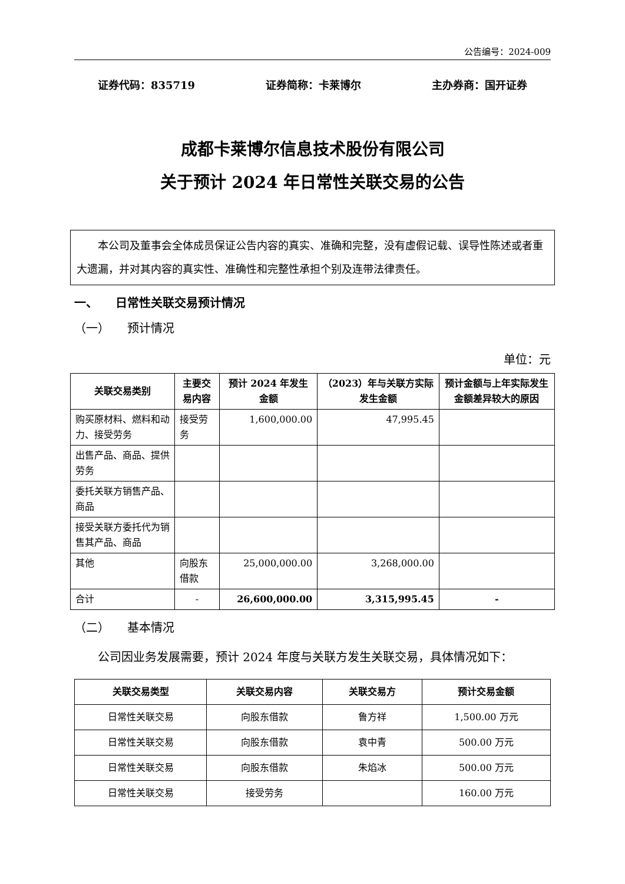公告编号：2024-009
证券代码：835719 证券简称：卡莱博尔 主办券商：国开证券
成都卡莱博尔信息技术股份有限公司
关于预计 2024 年日常性关联交易的公告
本公司及董事会全体成员保证公告内容的真实、准确和完整，没有虚假记载、误导性陈述或者重大遗漏，并对其内容的真实性、准确性和完整性承担个别及连带法律责任。
一、　　日常性关联交易预计情况
（一）　　预计情况
单位：元
| 关联交易类别 | 主要交易内容 | 预计 2024 年发生金额 | （2023）年与关联方实际发生金额 | 预计金额与上年实际发生金额差异较大的原因 |
| --- | --- | --- | --- | --- |
| 购买原材料、燃料和动力、接受劳务 | 接受劳务 | 1,600,000.00 | 47,995.45 | |
| 出售产品、商品、提供劳务 | | | | |
| 委托关联方销售产品、商品 | | | | |
| 接受关联方委托代为销售其产品、商品 | | | | |
| 其他 | 向股东借款 | 25,000,000.00 | 3,268,000.00 | |
| 合计 | - | 26,600,000.00 | 3,315,995.45 | - |
（二）　　基本情况
公司因业务发展需要，预计 2024 年度与关联方发生关联交易，具体情况如下：
| 关联交易类型 | 关联交易内容 | 关联交易方 | 预计交易金额 |
| --- | --- | --- | --- |
| 日常性关联交易 | 向股东借款 | 鲁方祥 | 1,500.00 万元 |
| 日常性关联交易 | 向股东借款 | 袁中青 | 500.00 万元 |
| 日常性关联交易 | 向股东借款 | 朱焰冰 | 500.00 万元 |
| 日常性关联交易 | 接受劳务 | | 160.00 万元 |